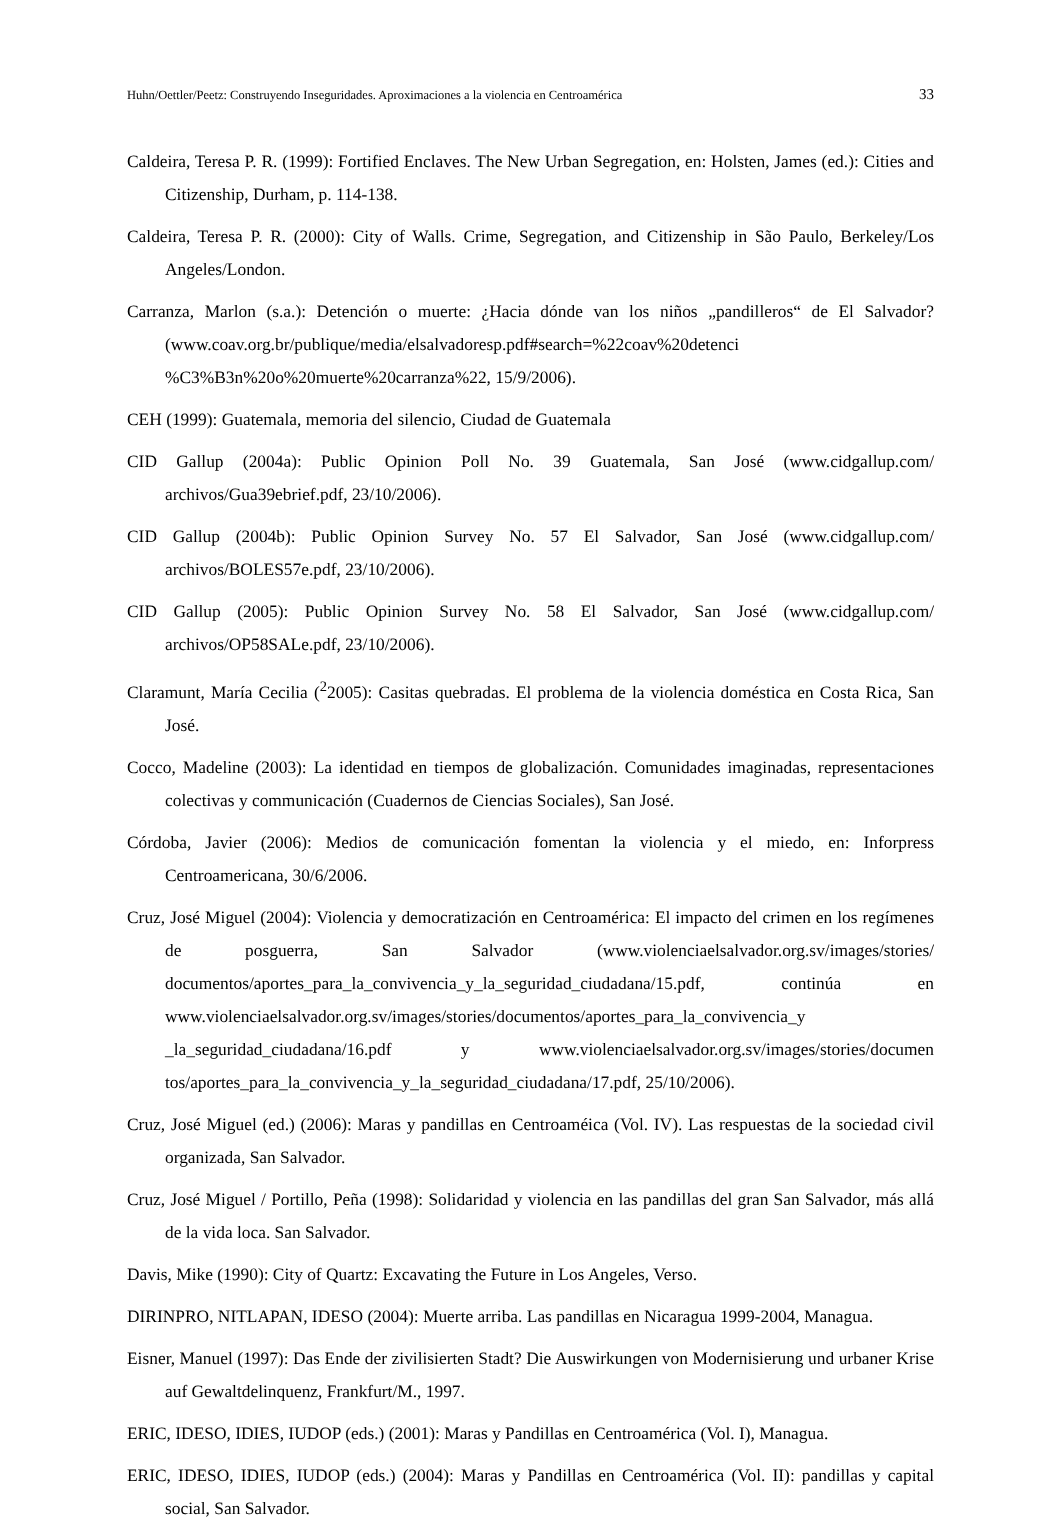Huhn/Oettler/Peetz: Construyendo Inseguridades. Aproximaciones a la violencia en Centroamérica 33
Caldeira, Teresa P. R. (1999): Fortified Enclaves. The New Urban Segregation, en: Holsten, James (ed.): Cities and Citizenship, Durham, p. 114-138.
Caldeira, Teresa P. R. (2000): City of Walls. Crime, Segregation, and Citizenship in São Paulo, Berkeley/Los Angeles/London.
Carranza, Marlon (s.a.): Detención o muerte: ¿Hacia dónde van los niños „pandilleros“ de El Salvador? (www.coav.org.br/publique/media/elsalvadoresp.pdf#search=%22coav%20detenci %C3%B3n%20o%20muerte%20carranza%22, 15/9/2006).
CEH (1999): Guatemala, memoria del silencio, Ciudad de Guatemala
CID Gallup (2004a): Public Opinion Poll No. 39 Guatemala, San José (www.cidgallup.com/ archivos/Gua39ebrief.pdf, 23/10/2006).
CID Gallup (2004b): Public Opinion Survey No. 57 El Salvador, San José (www.cidgallup.com/ archivos/BOLES57e.pdf, 23/10/2006).
CID Gallup (2005): Public Opinion Survey No. 58 El Salvador, San José (www.cidgallup.com/ archivos/OP58SALe.pdf, 23/10/2006).
Claramunt, María Cecilia (<sup>2</sup>2005): Casitas quebradas. El problema de la violencia doméstica en Costa Rica, San José.
Cocco, Madeline (2003): La identidad en tiempos de globalización. Comunidades imaginadas, representaciones colectivas y communicación (Cuadernos de Ciencias Sociales), San José.
Córdoba, Javier (2006): Medios de comunicación fomentan la violencia y el miedo, en: Inforpress Centroamericana, 30/6/2006.
Cruz, José Miguel (2004): Violencia y democratización en Centroamérica: El impacto del crimen en los regímenes de posguerra, San Salvador (www.violenciaelsalvador.org.sv/images/stories/ documentos/aportes_para_la_convivencia_y_la_seguridad_ciudadana/15.pdf, continúa en www.violenciaelsalvador.org.sv/images/stories/documentos/aportes_para_la_convivencia_y _la_seguridad_ciudadana/16.pdf y www.violenciaelsalvador.org.sv/images/stories/documen tos/aportes_para_la_convivencia_y_la_seguridad_ciudadana/17.pdf, 25/10/2006).
Cruz, José Miguel (ed.) (2006): Maras y pandillas en Centroaméica (Vol. IV). Las respuestas de la sociedad civil organizada, San Salvador.
Cruz, José Miguel / Portillo, Peña (1998): Solidaridad y violencia en las pandillas del gran San Salvador, más allá de la vida loca. San Salvador.
Davis, Mike (1990): City of Quartz: Excavating the Future in Los Angeles, Verso.
DIRINPRO, NITLAPAN, IDESO (2004): Muerte arriba. Las pandillas en Nicaragua 1999-2004, Managua.
Eisner, Manuel (1997): Das Ende der zivilisierten Stadt? Die Auswirkungen von Modernisierung und urbaner Krise auf Gewaltdelinquenz, Frankfurt/M., 1997.
ERIC, IDESO, IDIES, IUDOP (eds.) (2001): Maras y Pandillas en Centroamérica (Vol. I), Managua.
ERIC, IDESO, IDIES, IUDOP (eds.) (2004): Maras y Pandillas en Centroamérica (Vol. II): pandillas y capital social, San Salvador.